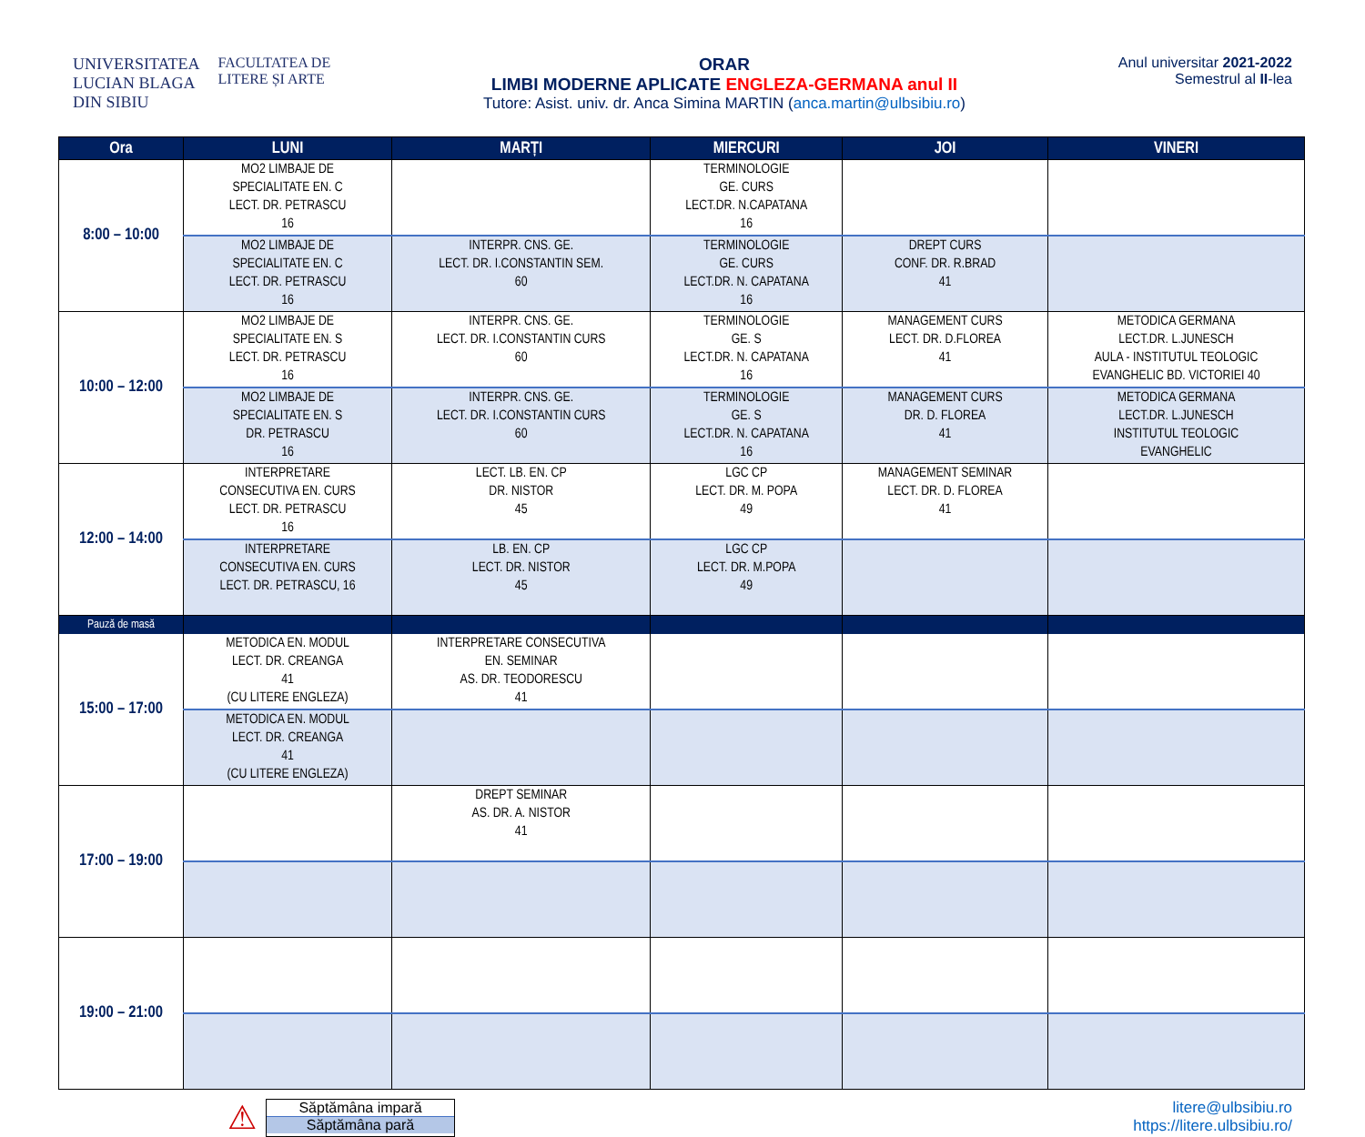UNIVERSITATEA
LUCIAN BLAGA
DIN SIBIU
FACULTATEA DE
LITERE ȘI ARTE
ORAR
LIMBI MODERNE APLICATE ENGLEZA-GERMANA anul II
Tutore: Asist. univ. dr. Anca Simina MARTIN (anca.martin@ulbsibiu.ro)
Anul universitar 2021-2022
Semestrul al II-lea
| Ora | LUNI | MARȚI | MIERCURI | JOI | VINERI |
| --- | --- | --- | --- | --- | --- |
| 8:00 – 10:00 | MO2 LIMBAJE DE SPECIALITATE EN. C LECT. DR. PETRASCU 16 | | TERMINOLOGIE GE. CURS LECT.DR. N.CAPATANA 16 | | |
| | MO2 LIMBAJE DE SPECIALITATE EN. C LECT. DR. PETRASCU 16 | INTERPR. CNS. GE. LECT. DR. I.CONSTANTIN SEM. 60 | TERMINOLOGIE GE. CURS LECT.DR. N. CAPATANA 16 | DREPT CURS CONF. DR. R.BRAD 41 | |
| 10:00 – 12:00 | MO2 LIMBAJE DE SPECIALITATE EN. S LECT. DR. PETRASCU 16 | INTERPR. CNS. GE. LECT. DR. I.CONSTANTIN CURS 60 | TERMINOLOGIE GE. S LECT.DR. N. CAPATANA 16 | MANAGEMENT CURS LECT. DR. D.FLOREA 41 | METODICA GERMANA LECT.DR. L.JUNESCH AULA - INSTITUTUL TEOLOGIC EVANGHELIC BD. VICTORIEI 40 |
| | MO2 LIMBAJE DE SPECIALITATE EN. S DR. PETRASCU 16 | INTERPR. CNS. GE. LECT. DR. I.CONSTANTIN CURS 60 | TERMINOLOGIE GE. S LECT.DR. N. CAPATANA 16 | MANAGEMENT CURS DR. D. FLOREA 41 | METODICA GERMANA LECT.DR. L.JUNESCH INSTITUTUL TEOLOGIC EVANGHELIC |
| 12:00 – 14:00 | INTERPRETARE CONSECUTIVA EN. CURS LECT. DR. PETRASCU 16 | LECT. LB. EN. CP DR. NISTOR 45 | LGC CP LECT. DR. M. POPA 49 | MANAGEMENT SEMINAR LECT. DR. D. FLOREA 41 | |
| | INTERPRETARE CONSECUTIVA EN. CURS LECT. DR. PETRASCU, 16 | LB. EN. CP LECT. DR. NISTOR 45 | LGC CP LECT. DR. M.POPA 49 | | |
| Pauză de masă | | | | | |
| 15:00 – 17:00 | METODICA EN. MODUL LECT. DR. CREANGA 41 (CU LITERE ENGLEZA) | INTERPRETARE CONSECUTIVA EN. SEMINAR AS. DR. TEODORESCU 41 | | | |
| | METODICA EN. MODUL LECT. DR. CREANGA 41 (CU LITERE ENGLEZA) | | | | |
| 17:00 – 19:00 | | DREPT SEMINAR AS. DR. A. NISTOR 41 | | | |
| 19:00 – 21:00 | | | | | |
⚠
Săptămâna impară
Săptămâna pară
litere@ulbsibiu.ro
https://litere.ulbsibiu.ro/